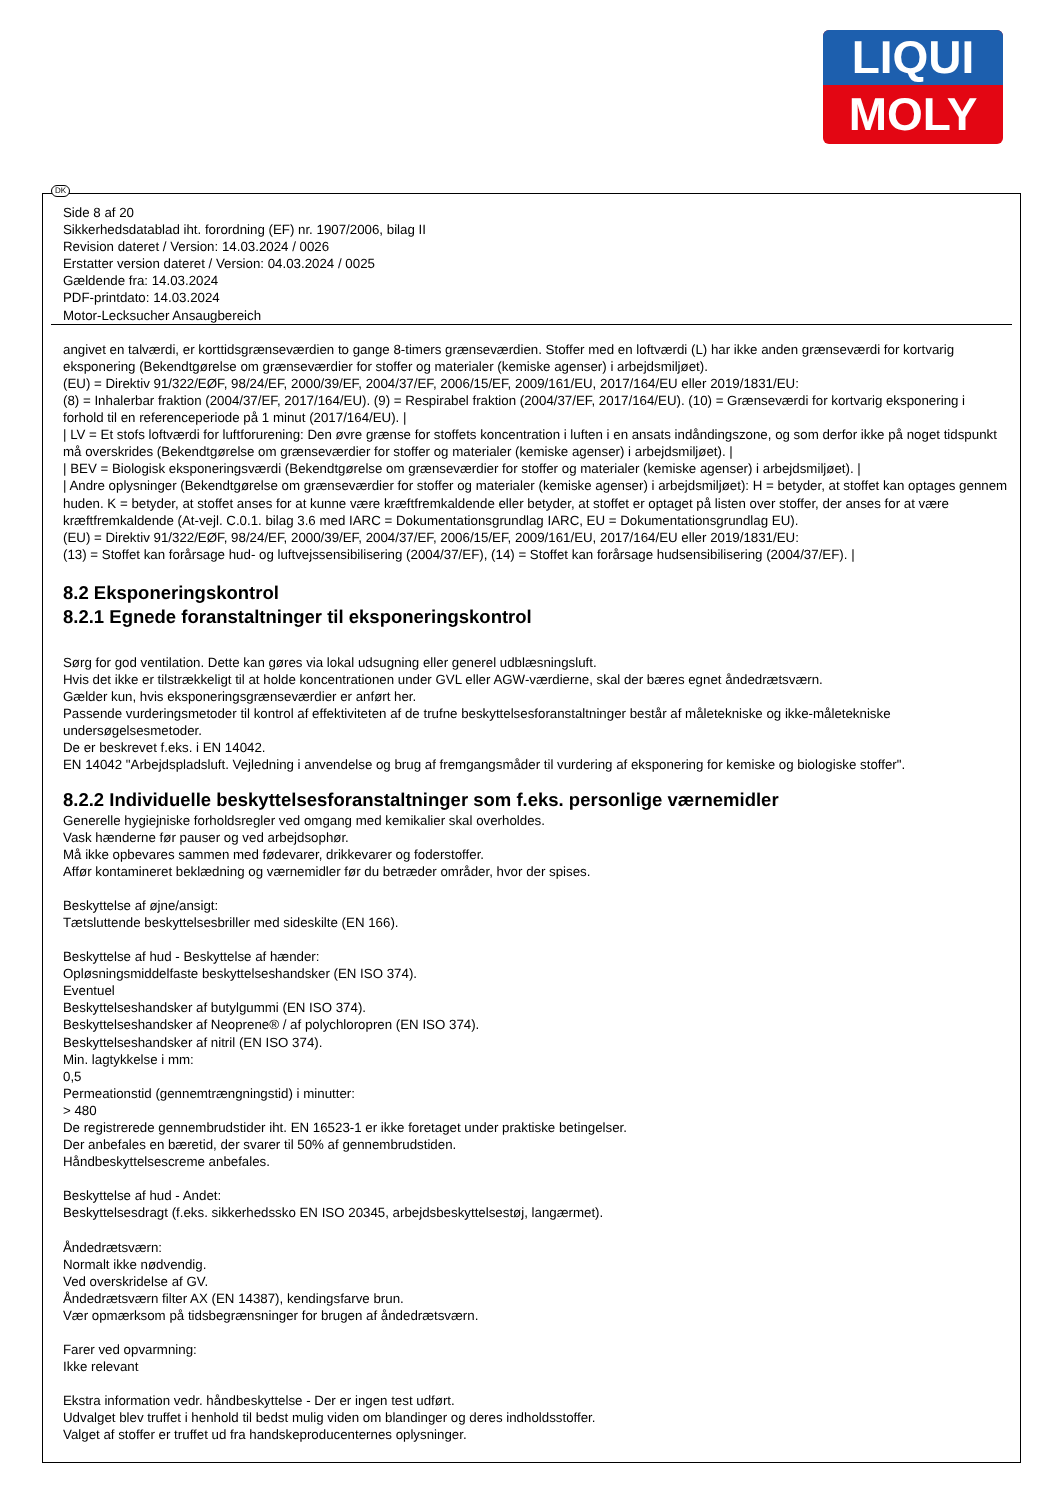LIQUI
MOLY
DK
Side 8 af 20
Sikkerhedsdatablad iht. forordning (EF) nr. 1907/2006, bilag II
Revision dateret / Version: 14.03.2024 / 0026
Erstatter version dateret / Version: 04.03.2024 / 0025
Gældende fra: 14.03.2024
PDF-printdato: 14.03.2024
Motor-Lecksucher Ansaugbereich
angivet en talværdi, er korttidsgrænseværdien to gange 8-timers grænseværdien. Stoffer med en loftværdi (L) har ikke anden grænseværdi for kortvarig eksponering (Bekendtgørelse om grænseværdier for stoffer og materialer (kemiske agenser) i arbejdsmiljøet).
(EU) = Direktiv 91/322/EØF, 98/24/EF, 2000/39/EF, 2004/37/EF, 2006/15/EF, 2009/161/EU, 2017/164/EU eller 2019/1831/EU:
(8) = Inhalerbar fraktion (2004/37/EF, 2017/164/EU). (9) = Respirabel fraktion (2004/37/EF, 2017/164/EU). (10) = Grænseværdi for kortvarig eksponering i forhold til en referenceperiode på 1 minut (2017/164/EU). |
| LV = Et stofs loftværdi for luftforurening: Den øvre grænse for stoffets koncentration i luften i en ansats indåndingszone, og som derfor ikke på noget tidspunkt må overskrides (Bekendtgørelse om grænseværdier for stoffer og materialer (kemiske agenser) i arbejdsmiljøet). |
| BEV = Biologisk eksponeringsværdi (Bekendtgørelse om grænseværdier for stoffer og materialer (kemiske agenser) i arbejdsmiljøet). |
| Andre oplysninger (Bekendtgørelse om grænseværdier for stoffer og materialer (kemiske agenser) i arbejdsmiljøet): H = betyder, at stoffet kan optages gennem huden. K = betyder, at stoffet anses for at kunne være kræftfremkaldende eller betyder, at stoffet er optaget på listen over stoffer, der anses for at være kræftfremkaldende (At-vejl. C.0.1. bilag 3.6 med IARC = Dokumentationsgrundlag IARC, EU = Dokumentationsgrundlag EU).
(EU) = Direktiv 91/322/EØF, 98/24/EF, 2000/39/EF, 2004/37/EF, 2006/15/EF, 2009/161/EU, 2017/164/EU eller 2019/1831/EU:
(13) = Stoffet kan forårsage hud- og luftvejssensibilisering (2004/37/EF), (14) = Stoffet kan forårsage hudsensibilisering (2004/37/EF). |
8.2 Eksponeringskontrol
8.2.1 Egnede foranstaltninger til eksponeringskontrol
Sørg for god ventilation. Dette kan gøres via lokal udsugning eller generel udblæsningsluft.
Hvis det ikke er tilstrækkeligt til at holde koncentrationen under GVL eller AGW-værdierne, skal der bæres egnet åndedrætsværn.
Gælder kun, hvis eksponeringsgrænseværdier er anført her.
Passende vurderingsmetoder til kontrol af effektiviteten af de trufne beskyttelsesforanstaltninger består af måletekniske og ikke-måletekniske undersøgelsesmetoder.
De er beskrevet f.eks. i EN 14042.
EN 14042 "Arbejdspladsluft. Vejledning i anvendelse og brug af fremgangsmåder til vurdering af eksponering for kemiske og biologiske stoffer".
8.2.2 Individuelle beskyttelsesforanstaltninger som f.eks. personlige værnemidler
Generelle hygiejniske forholdsregler ved omgang med kemikalier skal overholdes.
Vask hænderne før pauser og ved arbejdsophør.
Må ikke opbevares sammen med fødevarer, drikkevarer og foderstoffer.
Affør kontamineret beklædning og værnemidler før du betræder områder, hvor der spises.
Beskyttelse af øjne/ansigt:
Tætsluttende beskyttelsesbriller med sideskilte (EN 166).
Beskyttelse af hud - Beskyttelse af hænder:
Opløsningsmiddelfaste beskyttelseshandsker (EN ISO 374).
Eventuel
Beskyttelseshandsker af butylgummi (EN ISO 374).
Beskyttelseshandsker af Neoprene® / af polychloropren (EN ISO 374).
Beskyttelseshandsker af nitril (EN ISO 374).
Min. lagtykkelse i mm:
0,5
Permeationstid (gennemtrængningstid) i minutter:
> 480
De registrerede gennembrudstider iht. EN 16523-1 er ikke foretaget under praktiske betingelser.
Der anbefales en bæretid, der svarer til 50% af gennembrudstiden.
Håndbeskyttelsescreme anbefales.
Beskyttelse af hud - Andet:
Beskyttelsesdragt (f.eks. sikkerhedssko EN ISO 20345, arbejdsbeskyttelsestøj, langærmet).
Åndedrætsværn:
Normalt ikke nødvendig.
Ved overskridelse af GV.
Åndedrætsværn filter AX (EN 14387), kendingsfarve brun.
Vær opmærksom på tidsbegrænsninger for brugen af åndedrætsværn.
Farer ved opvarmning:
Ikke relevant
Ekstra information vedr. håndbeskyttelse - Der er ingen test udført.
Udvalget blev truffet i henhold til bedst mulig viden om blandinger og deres indholdsstoffer.
Valget af stoffer er truffet ud fra handskeproducenternes oplysninger.